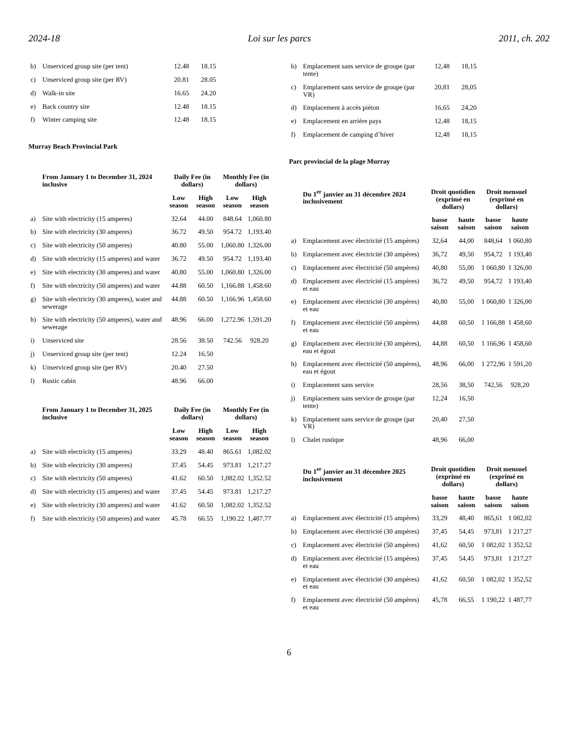2024-18 Loi sur les parcs 2011, ch. 202
| b) | Unserviced group site (per tent) | 12.48 | 18.15 | | |
| c) | Unserviced group site (per RV) | 20.81 | 28.05 | | |
| d) | Walk-in site | 16.65 | 24.20 | | |
| e) | Back country site | 12.48 | 18.15 | | |
| f) | Winter camping site | 12.48 | 18.15 | | |
Murray Beach Provincial Park
| | From January 1 to December 31, 2024 inclusive | Daily Fee (in dollars) | | Monthly Fee (in dollars) | |
| --- | --- | --- | --- | --- | --- |
| | | Low season | High season | Low season | High season |
| a) | Site with electricity (15 amperes) | 32.64 | 44.00 | 848.64 | 1,060.80 |
| b) | Site with electricity (30 amperes) | 36.72 | 49.50 | 954.72 | 1,193.40 |
| c) | Site with electricity (50 amperes) | 40.80 | 55.00 | 1,060.80 | 1,326.00 |
| d) | Site with electricity (15 amperes) and water | 36.72 | 49.50 | 954.72 | 1,193.40 |
| e) | Site with electricity (30 amperes) and water | 40.80 | 55.00 | 1,060.80 | 1,326.00 |
| f) | Site with electricity (50 amperes) and water | 44.88 | 60.50 | 1,166.88 | 1,458.60 |
| g) | Site with electricity (30 amperes), water and sewerage | 44.88 | 60.50 | 1,166.96 | 1,458.60 |
| h) | Site with electricity (50 amperes), water and sewerage | 48.96 | 66.00 | 1,272.96 | 1,591.20 |
| i) | Unserviced site | 28.56 | 38.50 | 742.56 | 928.20 |
| j) | Unserviced group site (per tent) | 12.24 | 16.50 | | |
| k) | Unserviced group site (per RV) | 20.40 | 27.50 | | |
| l) | Rustic cabin | 48.96 | 66.00 | | |
| | From January 1 to December 31, 2025 inclusive | Daily Fee (in dollars) | | Monthly Fee (in dollars) | |
| | | Low season | High season | Low season | High season |
| a) | Site with electricity (15 amperes) | 33.29 | 48.40 | 865.61 | 1,082.02 |
| b) | Site with electricity (30 amperes) | 37.45 | 54.45 | 973.81 | 1,217.27 |
| c) | Site with electricity (50 amperes) | 41.62 | 60.50 | 1,082.02 | 1,352.52 |
| d) | Site with electricity (15 amperes) and water | 37.45 | 54.45 | 973.81 | 1,217.27 |
| e) | Site with electricity (30 amperes) and water | 41.62 | 60.50 | 1,082.02 | 1,352.52 |
| f) | Site with electricity (50 amperes) and water | 45.78 | 66.55 | 1,190.22 | 1,487.77 |
| b) | Emplacement sans service de groupe (par tente) | 12,48 | 18,15 | | |
| c) | Emplacement sans service de groupe (par VR) | 20,81 | 28,05 | | |
| d) | Emplacement à accès piéton | 16,65 | 24,20 | | |
| e) | Emplacement en arrière pays | 12,48 | 18,15 | | |
| f) | Emplacement de camping d’hiver | 12,48 | 18,15 | | |
Parc provincial de la plage Murray
| | Du 1<sup>er</sup> janvier au 31 décembre 2024 inclusivement | Droit quotidien (exprimé en dollars) | | Droit mensuel (exprimé en dollars) | |
| --- | --- | --- | --- | --- | --- |
| | | basse saison | haute saison | basse saison | haute saison |
| a) | Emplacement avec électricité (15 ampères) | 32,64 | 44,00 | 848,64 | 1 060,80 |
| b) | Emplacement avec électricité (30 ampères) | 36,72 | 49,50 | 954,72 | 1 193,40 |
| c) | Emplacement avec électricité (50 ampères) | 40,80 | 55,00 | 1 060,80 | 1 326,00 |
| d) | Emplacement avec électricité (15 ampères) et eau | 36,72 | 49,50 | 954,72 | 1 193,40 |
| e) | Emplacement avec électricité (30 ampères) et eau | 40,80 | 55,00 | 1 060,80 | 1 326,00 |
| f) | Emplacement avec électricité (50 ampères) et eau | 44,88 | 60,50 | 1 166,88 | 1 458,60 |
| g) | Emplacement avec électricité (30 ampères), eau et égout | 44,88 | 60,50 | 1 166,96 | 1 458,60 |
| h) | Emplacement avec électricité (50 ampères), eau et égout | 48,96 | 66,00 | 1 272,96 | 1 591,20 |
| i) | Emplacement sans service | 28,56 | 38,50 | 742,56 | 928,20 |
| j) | Emplacement sans service de groupe (par tente) | 12,24 | 16,50 | | |
| k) | Emplacement sans service de groupe (par VR) | 20,40 | 27,50 | | |
| l) | Chalet rustique | 48,96 | 66,00 | | |
| | Du 1<sup>er</sup> janvier au 31 décembre 2025 inclusivement | Droit quotidien (exprimé en dollars) | | Droit mensuel (exprimé en dollars) | |
| | | basse saison | haute saison | basse saison | haute saison |
| a) | Emplacement avec électricité (15 ampères) | 33,29 | 48,40 | 865,61 | 1 082,02 |
| b) | Emplacement avec électricité (30 ampères) | 37,45 | 54,45 | 973,81 | 1 217,27 |
| c) | Emplacement avec électricité (50 ampères) | 41,62 | 60,50 | 1 082,02 | 1 352,52 |
| d) | Emplacement avec électricité (15 ampères) et eau | 37,45 | 54,45 | 973,81 | 1 217,27 |
| e) | Emplacement avec électricité (30 ampères) et eau | 41,62 | 60,50 | 1 082,02 | 1 352,52 |
| f) | Emplacement avec électricité (50 ampères) et eau | 45,78 | 66,55 | 1 190,22 | 1 487,77 |
6